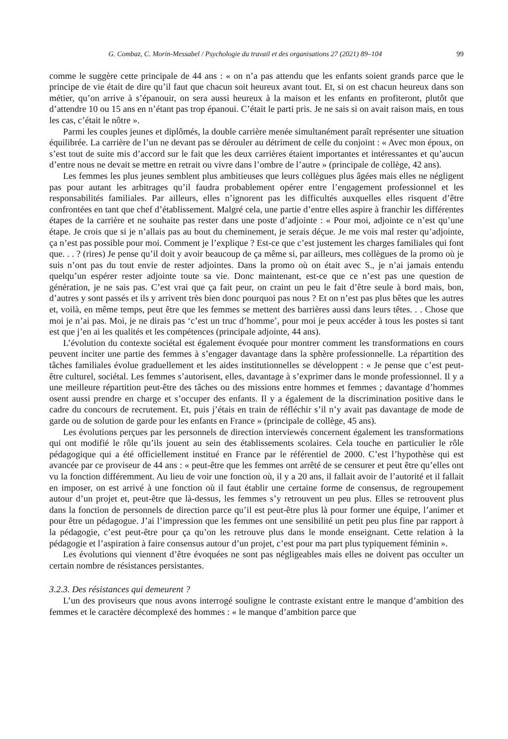G. Combaz, C. Morin-Messabel / Psychologie du travail et des organisations 27 (2021) 89–104 99
comme le suggère cette principale de 44 ans : « on n’a pas attendu que les enfants soient grands parce que le principe de vie était de dire qu’il faut que chacun soit heureux avant tout. Et, si on est chacun heureux dans son métier, qu’on arrive à s’épanouir, on sera aussi heureux à la maison et les enfants en profiteront, plutôt que d’attendre 10 ou 15 ans en n’étant pas trop épanoui. C’était le parti pris. Je ne sais si on avait raison mais, en tous les cas, c’était le nôtre ».
Parmi les couples jeunes et diplômés, la double carrière menée simultanément paraît représenter une situation équilibrée. La carrière de l’un ne devant pas se dérouler au détriment de celle du conjoint : « Avec mon époux, on s’est tout de suite mis d’accord sur le fait que les deux carrières étaient importantes et intéressantes et qu’aucun d’entre nous ne devait se mettre en retrait ou vivre dans l’ombre de l’autre » (principale de collège, 42 ans).
Les femmes les plus jeunes semblent plus ambitieuses que leurs collègues plus âgées mais elles ne négligent pas pour autant les arbitrages qu’il faudra probablement opérer entre l’engagement professionnel et les responsabilités familiales. Par ailleurs, elles n’ignorent pas les difficultés auxquelles elles risquent d’être confrontées en tant que chef d’établissement. Malgré cela, une partie d’entre elles aspire à franchir les différentes étapes de la carrière et ne souhaite pas rester dans une poste d’adjointe : « Pour moi, adjointe ce n’est qu’une étape. Je crois que si je n’allais pas au bout du cheminement, je serais déçue. Je me vois mal rester qu’adjointe, ça n’est pas possible pour moi. Comment je l’explique ? Est-ce que c’est justement les charges familiales qui font que. . . ? (rires) Je pense qu’il doit y avoir beaucoup de ça même si, par ailleurs, mes collègues de la promo où je suis n’ont pas du tout envie de rester adjointes. Dans la promo où on était avec S., je n’ai jamais entendu quelqu’un espérer rester adjointe toute sa vie. Donc maintenant, est-ce que ce n’est pas une question de génération, je ne sais pas. C’est vrai que ça fait peur, on craint un peu le fait d’être seule à bord mais, bon, d’autres y sont passés et ils y arrivent très bien donc pourquoi pas nous ? Et on n’est pas plus bêtes que les autres et, voilà, en même temps, peut être que les femmes se mettent des barrières aussi dans leurs têtes. . . Chose que moi je n’ai pas. Moi, je ne dirais pas ‘c’est un truc d’homme’, pour moi je peux accéder à tous les postes si tant est que j’en ai les qualités et les compétences (principale adjointe, 44 ans).
L’évolution du contexte sociétal est également évoquée pour montrer comment les transformations en cours peuvent inciter une partie des femmes à s’engager davantage dans la sphère professionnelle. La répartition des tâches familiales évolue graduellement et les aides institutionnelles se développent : « Je pense que c’est peut-être culturel, sociétal. Les femmes s’autorisent, elles, davantage à s’exprimer dans le monde professionnel. Il y a une meilleure répartition peut-être des tâches ou des missions entre hommes et femmes ; davantage d’hommes osent aussi prendre en charge et s’occuper des enfants. Il y a également de la discrimination positive dans le cadre du concours de recrutement. Et, puis j’étais en train de réfléchir s’il n’y avait pas davantage de mode de garde ou de solution de garde pour les enfants en France » (principale de collège, 45 ans).
Les évolutions perçues par les personnels de direction interviewés concernent également les transformations qui ont modifié le rôle qu’ils jouent au sein des établissements scolaires. Cela touche en particulier le rôle pédagogique qui a été officiellement institué en France par le référentiel de 2000. C’est l’hypothèse qui est avancée par ce proviseur de 44 ans : « peut-être que les femmes ont arrêté de se censurer et peut être qu’elles ont vu la fonction différemment. Au lieu de voir une fonction où, il y a 20 ans, il fallait avoir de l’autorité et il fallait en imposer, on est arrivé à une fonction où il faut établir une certaine forme de consensus, de regroupement autour d’un projet et, peut-être que là-dessus, les femmes s’y retrouvent un peu plus. Elles se retrouvent plus dans la fonction de personnels de direction parce qu’il est peut-être plus là pour former une équipe, l’animer et pour être un pédagogue. J’ai l’impression que les femmes ont une sensibilité un petit peu plus fine par rapport à la pédagogie, c’est peut-être pour ça qu’on les retrouve plus dans le monde enseignant. Cette relation à la pédagogie et l’aspiration à faire consensus autour d’un projet, c’est pour ma part plus typiquement féminin ».
Les évolutions qui viennent d’être évoquées ne sont pas négligeables mais elles ne doivent pas occulter un certain nombre de résistances persistantes.
3.2.3. Des résistances qui demeurent ?
L’un des proviseurs que nous avons interrogé souligne le contraste existant entre le manque d’ambition des femmes et le caractère décomplexé des hommes : « le manque d’ambition parce que